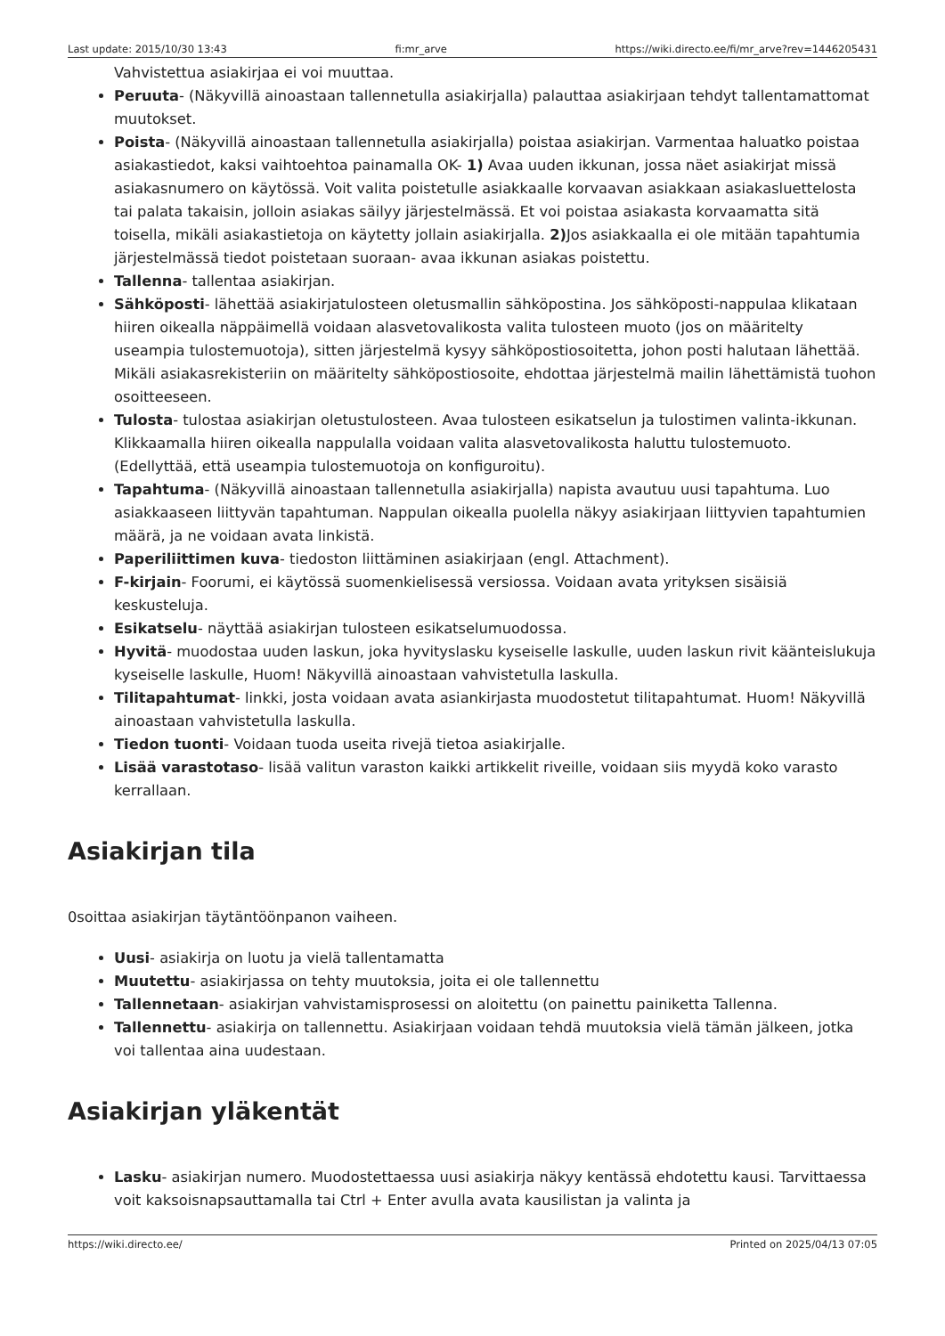Last update: 2015/10/30 13:43 fi:mr_arve https://wiki.directo.ee/fi/mr_arve?rev=1446205431
Vahvistettua asiakirjaa ei voi muuttaa.
Peruuta- (Näkyvillä ainoastaan tallennetulla asiakirjalla) palauttaa asiakirjaan tehdyt tallentamattomat muutokset.
Poista- (Näkyvillä ainoastaan tallennetulla asiakirjalla) poistaa asiakirjan. Varmentaa haluatko poistaa asiakastiedot, kaksi vaihtoehtoa painamalla OK- 1) Avaa uuden ikkunan, jossa näet asiakirjat missä asiakasnumero on käytössä. Voit valita poistetulle asiakkaalle korvaavan asiakkaan asiakasluettelosta tai palata takaisin, jolloin asiakas säilyy järjestelmässä. Et voi poistaa asiakasta korvaamatta sitä toisella, mikäli asiakastietoja on käytetty jollain asiakirjalla. 2) Jos asiakkaalla ei ole mitään tapahtumia järjestelmässä tiedot poistetaan suoraan- avaa ikkunan asiakas poistettu.
Tallenna- tallentaa asiakirjan.
Sähköposti- lähettää asiakirjatulosteen oletusmallin sähköpostina. Jos sähköposti-nappulaa klikataan hiiren oikealla näppäimellä voidaan alasvetovalikosta valita tulosteen muoto (jos on määritelty useampia tulostemuotoja), sitten järjestelmä kysyy sähköpostiosoitetta, johon posti halutaan lähettää. Mikäli asiakasrekisteriin on määritelty sähköpostiosoite, ehdottaa järjestelmä mailin lähettämistä tuohon osoitteeseen.
Tulosta- tulostaa asiakirjan oletustulosteen. Avaa tulosteen esikatselun ja tulostimen valinta-ikkunan. Klikkaamalla hiiren oikealla nappulalla voidaan valita alasvetovalikosta haluttu tulostemuoto. (Edellyttää, että useampia tulostemuotoja on konfiguroitu).
Tapahtuma- (Näkyvillä ainoastaan tallennetulla asiakirjalla) napista avautuu uusi tapahtuma. Luo asiakkaaseen liittyvän tapahtuman. Nappulan oikealla puolella näkyy asiakirjaan liittyvien tapahtumien määrä, ja ne voidaan avata linkistä.
Paperiliittimen kuva- tiedoston liittäminen asiakirjaan (engl. Attachment).
F-kirjain- Foorumi, ei käytössä suomenkielisessä versiossa. Voidaan avata yrityksen sisäisiä keskusteluja.
Esikatselu- näyttää asiakirjan tulosteen esikatselumuodossa.
Hyvitä- muodostaa uuden laskun, joka hyvityslasku kyseiselle laskulle, uuden laskun rivit käänteislukuja kyseiselle laskulle, Huom! Näkyvillä ainoastaan vahvistetulla laskulla.
Tilitapahtumat- linkki, josta voidaan avata asiankirjasta muodostetut tilitapahtumat. Huom! Näkyvillä ainoastaan vahvistetulla laskulla.
Tiedon tuonti- Voidaan tuoda useita rivejä tietoa asiakirjalle.
Lisää varastotaso- lisää valitun varaston kaikki artikkelit riveille, voidaan siis myydä koko varasto kerrallaan.
Asiakirjan tila
0soittaa asiakirjan täytäntöönpanon vaiheen.
Uusi- asiakirja on luotu ja vielä tallentamatta
Muutettu- asiakirjassa on tehty muutoksia, joita ei ole tallennettu
Tallennetaan- asiakirjan vahvistamisprosessi on aloitettu (on painettu painiketta Tallenna.
Tallennettu- asiakirja on tallennettu. Asiakirjaan voidaan tehdä muutoksia vielä tämän jälkeen, jotka voi tallentaa aina uudestaan.
Asiakirjan yläkentät
Lasku- asiakirjan numero. Muodostettaessa uusi asiakirja näkyy kentässä ehdotettu kausi. Tarvittaessa voit kaksoisnapsauttamalla tai Ctrl + Enter avulla avata kausilistan ja valinta ja
https://wiki.directo.ee/ Printed on 2025/04/13 07:05